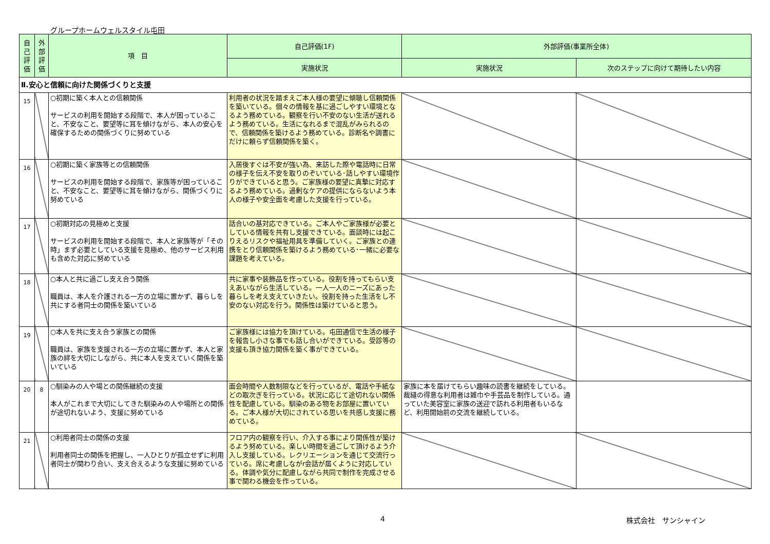グループホームウェルスタイル屯田
| 自己評価 | 外部評価 | 項 目 | 自己評価(1F) | 外部評価(事業所全体) | |
| --- | --- | --- | --- | --- | --- |
| | | | 実施状況 | 実施状況 | 次のステップに向けて期待したい内容 |
| Ⅱ.安心と信頼に向けた関係づくりと支援 | | | | | |
| 15 | | ○初期に築く本人との信頼関係 サービスの利用を開始する段階で、本人が困っていること、不安なこと、要望等に耳を傾けながら、本人の安心を確保するための関係づくりに努めている | 利用者の状況を踏まえご本人様の要望に傾聴し信頼関係を築いている。個々の情報を基に過ごしやすい環境となるよう務めている。観察を行い不安のない生活が送れるよう務めている。生活になれるまで混乱がみられるので、信頼関係を築けるよう務めている。診断名や調書にだけに頼らず信頼関係を築く。 | | |
| 16 | | ○初期に築く家族等との信頼関係 サービスの利用を開始する段階で、家族等が困っていること、不安なこと、要望等に耳を傾けながら、関係づくりに努めている | 入居後すぐは不安が強い為、来訪した際や電話時に日常の様子を伝え不安を取りのぞいている･話しやすい環境作りができていると思う。ご家族様の要望に真摯に対応するよう務めている。過剰なケアの提供にならないよう本人の様子や安全面を考慮した支援を行っている。 | | |
| 17 | | ○初期対応の見極めと支援 サービスの利用を開始する段階で、本人と家族等が「その時」まず必要としている支援を見極め、他のサービス利用も含めた対応に努めている | 話合いの基対応できている。ご本人やご家族様が必要としている情報を共有し支援できている。面談時には起こりえるリスクや福祉用具を準備していく。ご家族との連携をとり信頼関係を築けるよう務めている･一緒に必要な課題を考えている。 | | |
| 18 | | ○本人と共に過ごし支え合う関係 職員は、本人を介護される一方の立場に置かず、暮らしを共にする者同士の関係を築いている | 共に家事や装飾品を作っている。役割を持ってもらい支えあいながら生活している。一人一人のニーズにあった暮らしを考え支えていきたい。役割を持った生活をし不安のない対応を行う。関係性は築けていると思う。 | | |
| 19 | | ○本人を共に支え合う家族との関係 職員は、家族を支援される一方の立場に置かず、本人と家族の絆を大切にしながら、共に本人を支えていく関係を築いている | ご家族様には協力を頂けている。屯田通信で生活の様子を報告し小さな事でも話し合いができている。受診等の支援も頂き協力関係を築く事ができている。 | | |
| 20 | 8 | ○馴染みの人や場との関係継続の支援 本人がこれまで大切にしてきた馴染みの人や場所との関係が途切れないよう、支援に努めている | 面会時間や人数制限などを行っているが、電話や手紙などの取次ぎを行っている。状況に応じて途切れない関係性を配慮している。馴染のある物をお部屋に置いている。ご本人様が大切にされている思いを共感し支援に務めている。 | 家族に本を届けてもらい趣味の読書を継続をしている。裁縫の得意な利用者は雑巾や手芸品を制作している。通っていた美容室に家族の送迎で訪れる利用者もいるなど、利用開始前の交流を継続している。 | |
| 21 | | ○利用者同士の関係の支援 利用者同士の関係を把握し、一人ひとりが孤立せずに利用者同士が関わり合い、支え合えるような支援に努めている | フロア内の観察を行い、介入する事により関係性が築けるよう努めている。楽しい時間を過ごして頂けるよう介入し支援している。レクリエーションを通じて交流行っている。席に考慮しながr会話が届くように対応している。体調や気分に配慮しながら共同で制作を完成させる事で関わる機会を作っている。 | | |
4 株式会社　サンシャイン